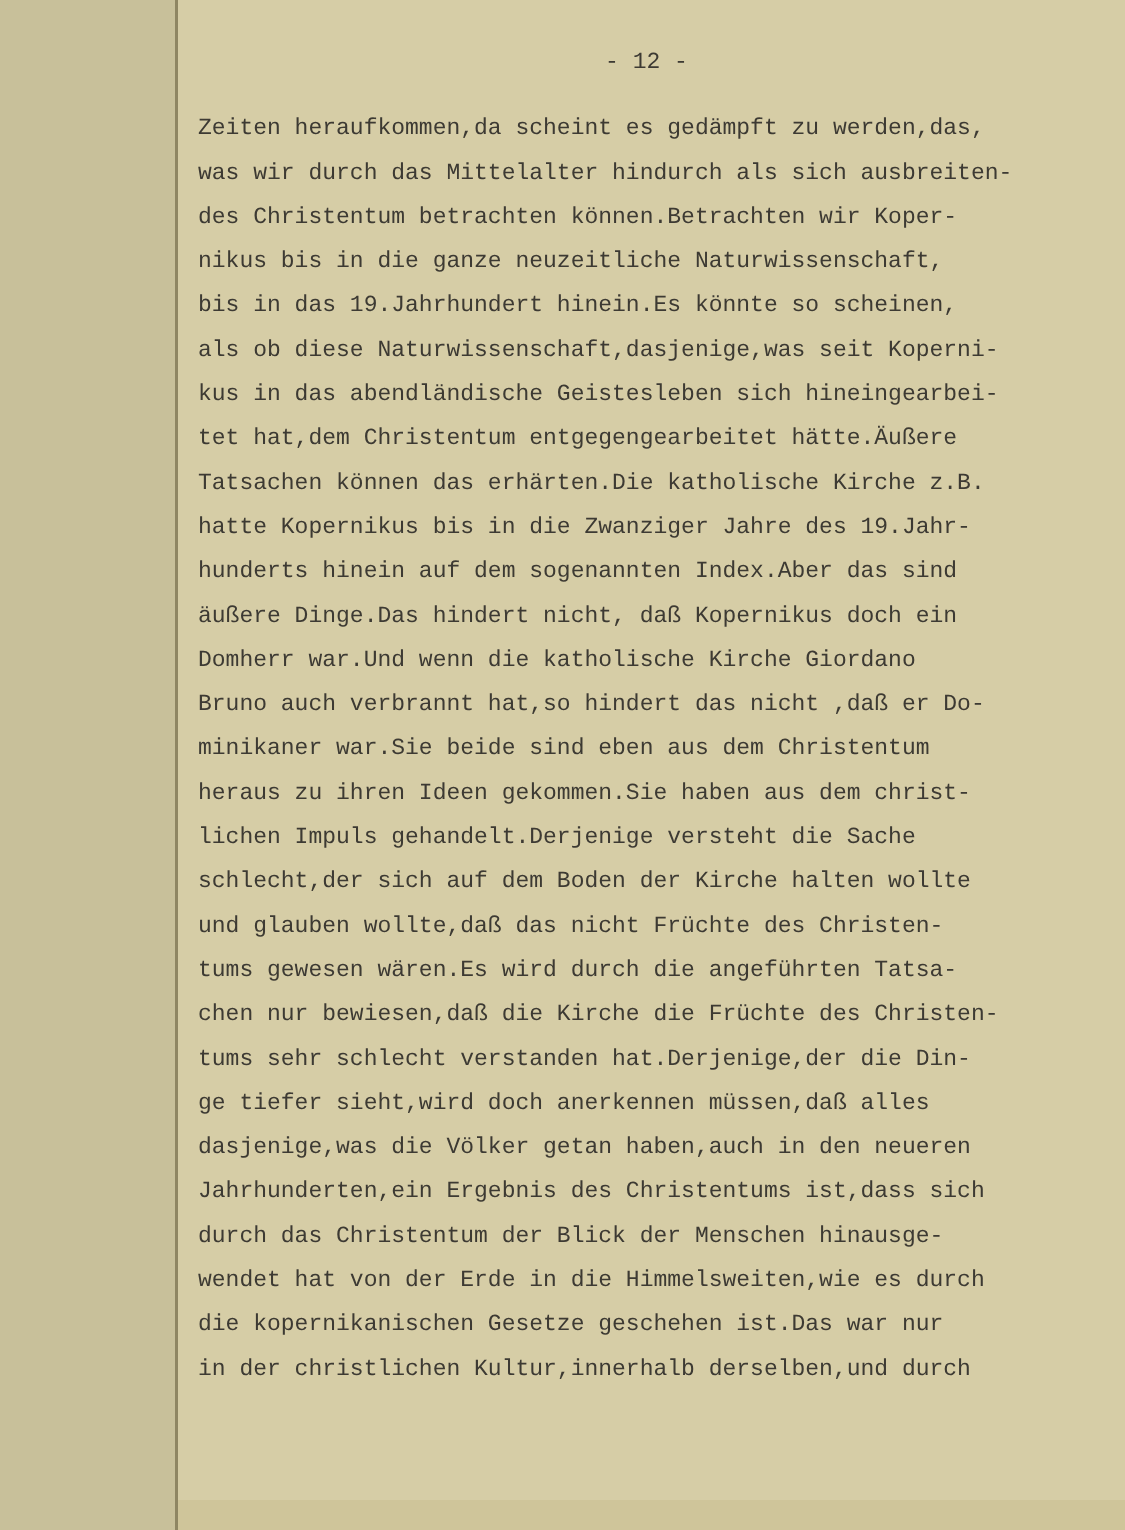- 12 -
Zeiten heraufkommen,da scheint es gedämpft zu werden,das,
was wir durch das Mittelalter hindurch als sich ausbreiten-
des Christentum betrachten können.Betrachten wir Koper-
nikus bis in die ganze neuzeitliche Naturwissenschaft,
bis in das 19.Jahrhundert hinein.Es könnte so scheinen,
als ob diese Naturwissenschaft,dasjenige,was seit Koperni-
kus in das abendländische Geistesleben sich hineingearbei-
tet hat,dem Christentum entgegengearbeitet hätte.Äußere
Tatsachen können das erhärten.Die katholische Kirche z.B.
hatte Kopernikus bis in die Zwanziger Jahre des 19.Jahr-
hunderts hinein auf dem sogenannten Index.Aber das sind
äußere Dinge.Das hindert nicht, daß Kopernikus doch ein
Domherr war.Und wenn die katholische Kirche Giordano
Bruno auch verbrannt hat,so hindert das nicht ,daß er Do-
minikaner war.Sie beide sind eben aus dem Christentum
heraus zu ihren Ideen gekommen.Sie haben aus dem christ-
lichen Impuls gehandelt.Derjenige versteht die Sache
schlecht,der sich auf dem Boden der Kirche halten wollte
und glauben wollte,daß das nicht Früchte des Christen-
tums gewesen wären.Es wird durch die angeführten Tatsa-
chen nur bewiesen,daß die Kirche die Früchte des Christen-
tums sehr schlecht verstanden hat.Derjenige,der die Din-
ge tiefer sieht,wird doch anerkennen müssen,daß alles
dasjenige,was die Völker getan haben,auch in den neueren
Jahrhunderten,ein Ergebnis des Christentums ist,dass sich
durch das Christentum der Blick der Menschen hinausge-
wendet hat von der Erde in die Himmelsweiten,wie es durch
die kopernikanischen Gesetze geschehen ist.Das war nur
in der christlichen Kultur,innerhalb derselben,und durch